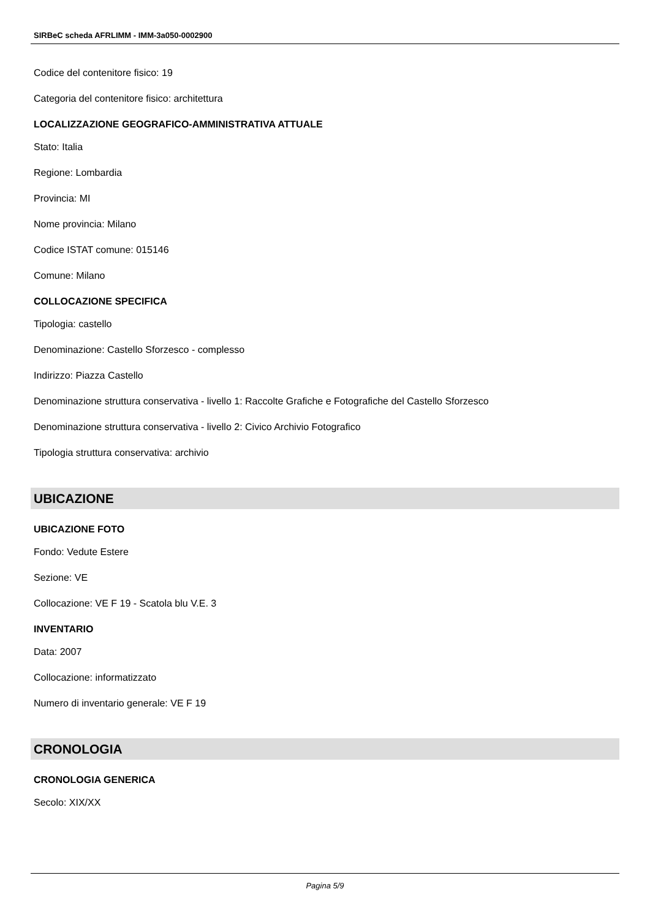SIRBeC scheda AFRLIMM - IMM-3a050-0002900
Codice del contenitore fisico: 19
Categoria del contenitore fisico: architettura
LOCALIZZAZIONE GEOGRAFICO-AMMINISTRATIVA ATTUALE
Stato: Italia
Regione: Lombardia
Provincia: MI
Nome provincia: Milano
Codice ISTAT comune: 015146
Comune: Milano
COLLOCAZIONE SPECIFICA
Tipologia: castello
Denominazione: Castello Sforzesco - complesso
Indirizzo: Piazza Castello
Denominazione struttura conservativa - livello 1: Raccolte Grafiche e Fotografiche del Castello Sforzesco
Denominazione struttura conservativa - livello 2: Civico Archivio Fotografico
Tipologia struttura conservativa: archivio
UBICAZIONE
UBICAZIONE FOTO
Fondo: Vedute Estere
Sezione: VE
Collocazione: VE F 19 - Scatola blu V.E. 3
INVENTARIO
Data: 2007
Collocazione: informatizzato
Numero di inventario generale: VE F 19
CRONOLOGIA
CRONOLOGIA GENERICA
Secolo: XIX/XX
Pagina 5/9